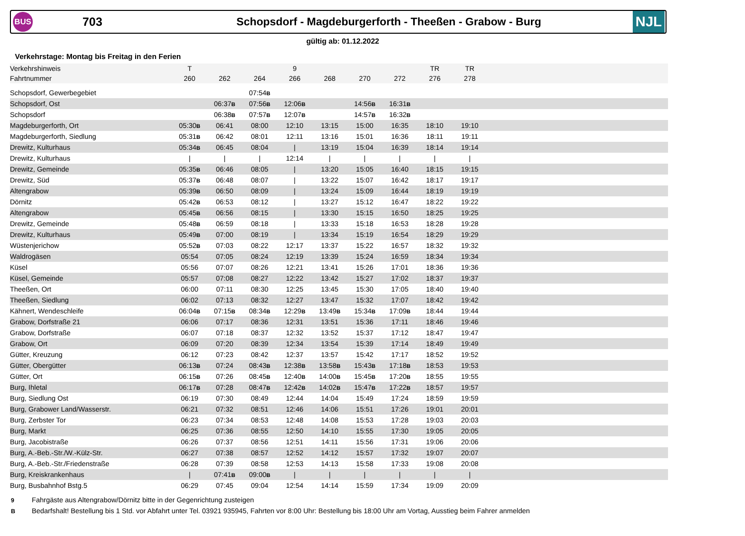BUS
703
Schopsdorf - Magdeburgerforth - Theeßen - Grabow - Burg
NJL
gültig ab: 01.12.2022
Verkehrstage: Montag bis Freitag in den Ferien
| Verkehrshinweis | T | | | 9 | | | | TR | TR | |
| --- | --- | --- | --- | --- | --- | --- | --- | --- | --- | --- |
| Fahrtnummer | 260 | 262 | 264 | 266 | 268 | 270 | 272 | 276 | 278 | |
| Schopsdorf, Gewerbegebiet | | | 07:54 B | | | | | | | |
| Schopsdorf, Ost | | 06:37 B | 07:56 B | 12:06 B | | 14:56 B | 16:31 B | | | |
| Schopsdorf | | 06:38 B | 07:57 B | 12:07 B | | 14:57 B | 16:32 B | | | |
| Magdeburgerforth, Ort | 05:30 B | 06:41 | 08:00 | 12:10 | 13:15 | 15:00 | 16:35 | 18:10 | 19:10 | |
| Magdeburgerforth, Siedlung | 05:31 B | 06:42 | 08:01 | 12:11 | 13:16 | 15:01 | 16:36 | 18:11 | 19:11 | |
| Drewitz, Kulturhaus | 05:34 B | 06:45 | 08:04 | / | 13:19 | 15:04 | 16:39 | 18:14 | 19:14 | |
| Drewitz, Kulturhaus | / | / | / | 12:14 | / | / | / | / | / | |
| Drewitz, Gemeinde | 05:35 B | 06:46 | 08:05 | / | 13:20 | 15:05 | 16:40 | 18:15 | 19:15 | |
| Drewitz, Süd | 05:37 B | 06:48 | 08:07 | / | 13:22 | 15:07 | 16:42 | 18:17 | 19:17 | |
| Altengrabow | 05:39 B | 06:50 | 08:09 | / | 13:24 | 15:09 | 16:44 | 18:19 | 19:19 | |
| Dörnitz | 05:42 B | 06:53 | 08:12 | / | 13:27 | 15:12 | 16:47 | 18:22 | 19:22 | |
| Altengrabow | 05:45 B | 06:56 | 08:15 | / | 13:30 | 15:15 | 16:50 | 18:25 | 19:25 | |
| Drewitz, Gemeinde | 05:48 B | 06:59 | 08:18 | / | 13:33 | 15:18 | 16:53 | 18:28 | 19:28 | |
| Drewitz, Kulturhaus | 05:49 B | 07:00 | 08:19 | / | 13:34 | 15:19 | 16:54 | 18:29 | 19:29 | |
| Wüstenjerichow | 05:52 B | 07:03 | 08:22 | 12:17 | 13:37 | 15:22 | 16:57 | 18:32 | 19:32 | |
| Waldrogäsen | 05:54 | 07:05 | 08:24 | 12:19 | 13:39 | 15:24 | 16:59 | 18:34 | 19:34 | |
| Küsel | 05:56 | 07:07 | 08:26 | 12:21 | 13:41 | 15:26 | 17:01 | 18:36 | 19:36 | |
| Küsel, Gemeinde | 05:57 | 07:08 | 08:27 | 12:22 | 13:42 | 15:27 | 17:02 | 18:37 | 19:37 | |
| Theeßen, Ort | 06:00 | 07:11 | 08:30 | 12:25 | 13:45 | 15:30 | 17:05 | 18:40 | 19:40 | |
| Theeßen, Siedlung | 06:02 | 07:13 | 08:32 | 12:27 | 13:47 | 15:32 | 17:07 | 18:42 | 19:42 | |
| Kähnert, Wendeschleife | 06:04 B | 07:15 B | 08:34 B | 12:29 B | 13:49 B | 15:34 B | 17:09 B | 18:44 | 19:44 | |
| Grabow, Dorfstraße 21 | 06:06 | 07:17 | 08:36 | 12:31 | 13:51 | 15:36 | 17:11 | 18:46 | 19:46 | |
| Grabow, Dorfstraße | 06:07 | 07:18 | 08:37 | 12:32 | 13:52 | 15:37 | 17:12 | 18:47 | 19:47 | |
| Grabow, Ort | 06:09 | 07:20 | 08:39 | 12:34 | 13:54 | 15:39 | 17:14 | 18:49 | 19:49 | |
| Gütter, Kreuzung | 06:12 | 07:23 | 08:42 | 12:37 | 13:57 | 15:42 | 17:17 | 18:52 | 19:52 | |
| Gütter, Obergütter | 06:13 B | 07:24 | 08:43 B | 12:38 B | 13:58 B | 15:43 B | 17:18 B | 18:53 | 19:53 | |
| Gütter, Ort | 06:15 B | 07:26 | 08:45 B | 12:40 B | 14:00 B | 15:45 B | 17:20 B | 18:55 | 19:55 | |
| Burg, Ihletal | 06:17 B | 07:28 | 08:47 B | 12:42 B | 14:02 B | 15:47 B | 17:22 B | 18:57 | 19:57 | |
| Burg, Siedlung Ost | 06:19 | 07:30 | 08:49 | 12:44 | 14:04 | 15:49 | 17:24 | 18:59 | 19:59 | |
| Burg, Grabower Land/Wasserstr. | 06:21 | 07:32 | 08:51 | 12:46 | 14:06 | 15:51 | 17:26 | 19:01 | 20:01 | |
| Burg, Zerbster Tor | 06:23 | 07:34 | 08:53 | 12:48 | 14:08 | 15:53 | 17:28 | 19:03 | 20:03 | |
| Burg, Markt | 06:25 | 07:36 | 08:55 | 12:50 | 14:10 | 15:55 | 17:30 | 19:05 | 20:05 | |
| Burg, Jacobistraße | 06:26 | 07:37 | 08:56 | 12:51 | 14:11 | 15:56 | 17:31 | 19:06 | 20:06 | |
| Burg, A.-Beb.-Str./W.-Külz-Str. | 06:27 | 07:38 | 08:57 | 12:52 | 14:12 | 15:57 | 17:32 | 19:07 | 20:07 | |
| Burg, A.-Beb.-Str./Friedenstraße | 06:28 | 07:39 | 08:58 | 12:53 | 14:13 | 15:58 | 17:33 | 19:08 | 20:08 | |
| Burg, Kreiskrankenhaus | / | 07:41 B | 09:00 B | / | / | / | / | / | / | |
| Burg, Busbahnhof Bstg.5 | 06:29 | 07:45 | 09:04 | 12:54 | 14:14 | 15:59 | 17:34 | 19:09 | 20:09 | |
9 Fahrgäste aus Altengrabow/Dörnitz bitte in der Gegenrichtung zusteigen
B Bedarfshalt! Bestellung bis 1 Std. vor Abfahrt unter Tel. 03921 935945, Fahrten vor 8:00 Uhr: Bestellung bis 18:00 Uhr am Vortag, Ausstieg beim Fahrer anmelden